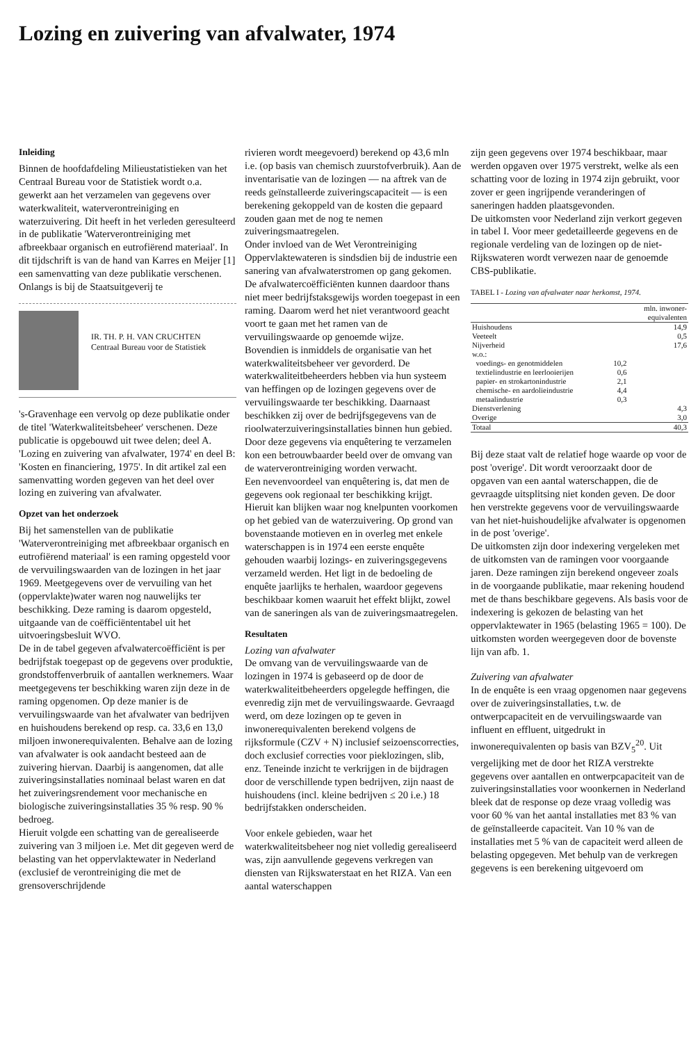Lozing en zuivering van afvalwater, 1974
Inleiding
Binnen de hoofdafdeling Milieustatistieken van het Centraal Bureau voor de Statistiek wordt o.a. gewerkt aan het verzamelen van gegevens over waterkwaliteit, waterverontreiniging en waterzuivering. Dit heeft in het verleden geresulteerd in de publikatie 'Waterverontreiniging met afbreekbaar organisch en eutrofiërend materiaal'. In dit tijdschrift is van de hand van Karres en Meijer [1] een samenvatting van deze publikatie verschenen.
Onlangs is bij de Staatsuitgeverij te
IR. TH. P. H. VAN CRUCHTEN
Centraal Bureau voor de Statistiek
's-Gravenhage een vervolg op deze publikatie onder de titel 'Waterkwaliteitsbeheer' verschenen. Deze publicatie is opgebouwd uit twee delen; deel A. 'Lozing en zuivering van afvalwater, 1974' en deel B: 'Kosten en financiering, 1975'. In dit artikel zal een samenvatting worden gegeven van het deel over lozing en zuivering van afvalwater.
Opzet van het onderzoek
Bij het samenstellen van de publikatie 'Waterverontreiniging met afbreekbaar organisch en eutrofiërend materiaal' is een raming opgesteld voor de vervuilingswaarden van de lozingen in het jaar 1969. Meetgegevens over de vervuiling van het (oppervlakte)water waren nog nauwelijks ter beschikking. Deze raming is daarom opgesteld, uitgaande van de coëfficiëntentabel uit het uitvoeringsbesluit WVO.
De in de tabel gegeven afvalwatercoëfficiënt is per bedrijfstak toegepast op de gegevens over produktie, grondstoffenverbruik of aantallen werknemers. Waar meetgegevens ter beschikking waren zijn deze in de raming opgenomen. Op deze manier is de vervuilingswaarde van het afvalwater van bedrijven en huishoudens berekend op resp. ca. 33,6 en 13,0 miljoen inwonerequivalenten. Behalve aan de lozing van afvalwater is ook aandacht besteed aan de zuivering hiervan. Daarbij is aangenomen, dat alle zuiveringsinstallaties nominaal belast waren en dat het zuiveringsrendement voor mechanische en biologische zuiveringsinstallaties 35 % resp. 90 % bedroeg.
Hieruit volgde een schatting van de gerealiseerde zuivering van 3 miljoen i.e. Met dit gegeven werd de belasting van het oppervlaktewater in Nederland (exclusief de verontreiniging die met de grensoverschrijdende
rivieren wordt meegevoerd) berekend op 43,6 mln i.e. (op basis van chemisch zuurstofverbruik). Aan de inventarisatie van de lozingen — na aftrek van de reeds geïnstalleerde zuiveringscapaciteit — is een berekening gekoppeld van de kosten die gepaard zouden gaan met de nog te nemen zuiveringsmaatregelen.
Onder invloed van de Wet Verontreiniging Oppervlaktewateren is sindsdien bij de industrie een sanering van afvalwaterstromen op gang gekomen. De afvalwatercoëfficiënten kunnen daardoor thans niet meer bedrijfstaksgewijs worden toegepast in een raming. Daarom werd het niet verantwoord geacht voort te gaan met het ramen van de vervuilingswaarde op genoemde wijze.
Bovendien is inmiddels de organisatie van het waterkwaliteitsbeheer ver gevorderd. De waterkwaliteitbeheerders hebben via hun systeem van heffingen op de lozingen gegevens over de vervuilingswaarde ter beschikking. Daarnaast beschikken zij over de bedrijfsgegevens van de rioolwaterzuiveringsinstallaties binnen hun gebied. Door deze gegevens via enquêtering te verzamelen kon een betrouwbaarder beeld over de omvang van de waterverontreiniging worden verwacht.
Een nevenvoordeel van enquêtering is, dat men de gegevens ook regionaal ter beschikking krijgt. Hieruit kan blijken waar nog knelpunten voorkomen op het gebied van de waterzuivering. Op grond van bovenstaande motieven en in overleg met enkele waterschappen is in 1974 een eerste enquête gehouden waarbij lozings- en zuiveringsgegevens verzameld werden. Het ligt in de bedoeling de enquête jaarlijks te herhalen, waardoor gegevens beschikbaar komen waaruit het effekt blijkt, zowel van de saneringen als van de zuiveringsmaatregelen.
Resultaten
Lozing van afvalwater
De omvang van de vervuilingswaarde van de lozingen in 1974 is gebaseerd op de door de waterkwaliteitbeheerders opgelegde heffingen, die evenredig zijn met de vervuilingswaarde. Gevraagd werd, om deze lozingen op te geven in inwonerequivalenten berekend volgens de rijksformule (CZV + N) inclusief seizoenscorrecties, doch exclusief correcties voor pieklozingen, slib, enz. Teneinde inzicht te verkrijgen in de bijdragen door de verschillende typen bedrijven, zijn naast de huishoudens (incl. kleine bedrijven ≤ 20 i.e.) 18 bedrijfstakken onderscheiden.
Voor enkele gebieden, waar het waterkwaliteitsbeheer nog niet volledig gerealiseerd was, zijn aanvullende gegevens verkregen van diensten van Rijkswaterstaat en het RIZA. Van een aantal waterschappen
zijn geen gegevens over 1974 beschikbaar, maar werden opgaven over 1975 verstrekt, welke als een schatting voor de lozing in 1974 zijn gebruikt, voor zover er geen ingrijpende veranderingen of saneringen hadden plaatsgevonden.
De uitkomsten voor Nederland zijn verkort gegeven in tabel I. Voor meer gedetailleerde gegevens en de regionale verdeling van de lozingen op de niet-Rijkswateren wordt verwezen naar de genoemde CBS-publikatie.
TABEL I - Lozing van afvalwater naar herkomst, 1974.
| | | mln. inwoner- equivalenten |
| --- | --- | --- |
| Huishoudens | | 14,9 |
| Veeteelt | | 0,5 |
| Nijverheid | | 17,6 |
| w.o.: | | |
| voedings- en genotmiddelen | 10,2 | |
| textielindustrie en leerlooierijen | 0,6 | |
| papier- en strokartonindustrie | 2,1 | |
| chemische- en aardolieindustrie | 4,4 | |
| metaalindustrie | 0,3 | |
| Dienstverlening | | 4,3 |
| Overige | | 3,0 |
| Totaal | | 40,3 |
Bij deze staat valt de relatief hoge waarde op voor de post 'overige'. Dit wordt veroorzaakt door de opgaven van een aantal waterschappen, die de gevraagde uitsplitsing niet konden geven. De door hen verstrekte gegevens voor de vervuilingswaarde van het niet-huishoudelijke afvalwater is opgenomen in de post 'overige'.
De uitkomsten zijn door indexering vergeleken met de uitkomsten van de ramingen voor voorgaande jaren. Deze ramingen zijn berekend ongeveer zoals in de voorgaande publikatie, maar rekening houdend met de thans beschikbare gegevens. Als basis voor de indexering is gekozen de belasting van het oppervlaktewater in 1965 (belasting 1965 = 100). De uitkomsten worden weergegeven door de bovenste lijn van afb. 1.
Zuivering van afvalwater
In de enquête is een vraag opgenomen naar gegevens over de zuiveringsinstallaties, t.w. de ontwerpcapaciteit en de vervuilingswaarde van influent en effluent, uitgedrukt in inwonerequivalenten op basis van BZV<sub>5</sub><sup>20</sup>. Uit vergelijking met de door het RIZA verstrekte gegevens over aantallen en ontwerpcapaciteit van de zuiveringsinstallaties voor woonkernen in Nederland bleek dat de response op deze vraag volledig was voor 60 % van het aantal installaties met 83 % van de geïnstalleerde capaciteit. Van 10 % van de installaties met 5 % van de capaciteit werd alleen de belasting opgegeven. Met behulp van de verkregen gegevens is een berekening uitgevoerd om